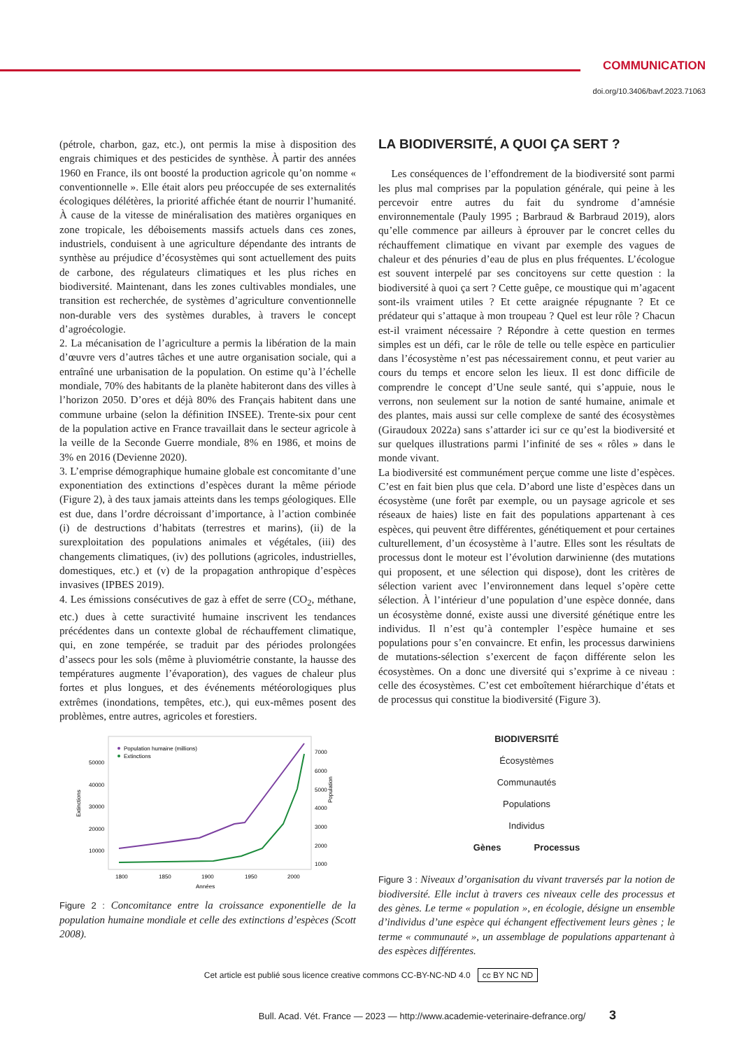COMMUNICATION
doi.org/10.3406/bavf.2023.71063
(pétrole, charbon, gaz, etc.), ont permis la mise à disposition des engrais chimiques et des pesticides de synthèse. À partir des années 1960 en France, ils ont boosté la production agricole qu’on nomme « conventionnelle ». Elle était alors peu préoccupée de ses externalités écologiques délétères, la priorité affichée étant de nourrir l’humanité. À cause de la vitesse de minéralisation des matières organiques en zone tropicale, les déboisements massifs actuels dans ces zones, industriels, conduisent à une agriculture dépendante des intrants de synthèse au préjudice d’écosystèmes qui sont actuellement des puits de carbone, des régulateurs climatiques et les plus riches en biodiversité. Maintenant, dans les zones cultivables mondiales, une transition est recherchée, de systèmes d’agriculture conventionnelle non-durable vers des systèmes durables, à travers le concept d’agroécologie.
2. La mécanisation de l’agriculture a permis la libération de la main d’œuvre vers d’autres tâches et une autre organisation sociale, qui a entraîné une urbanisation de la population. On estime qu’à l’échelle mondiale, 70% des habitants de la planète habiteront dans des villes à l’horizon 2050. D’ores et déjà 80% des Français habitent dans une commune urbaine (selon la définition INSEE). Trente-six pour cent de la population active en France travaillait dans le secteur agricole à la veille de la Seconde Guerre mondiale, 8% en 1986, et moins de 3% en 2016 (Devienne 2020).
3. L’emprise démographique humaine globale est concomitante d’une exponentiation des extinctions d’espèces durant la même période (Figure 2), à des taux jamais atteints dans les temps géologiques. Elle est due, dans l’ordre décroissant d’importance, à l’action combinée (i) de destructions d’habitats (terrestres et marins), (ii) de la surexploitation des populations animales et végétales, (iii) des changements climatiques, (iv) des pollutions (agricoles, industrielles, domestiques, etc.) et (v) de la propagation anthropique d’espèces invasives (IPBES 2019).
4. Les émissions consécutives de gaz à effet de serre (CO<sub>2</sub>, méthane, etc.) dues à cette suractivité humaine inscrivent les tendances précédentes dans un contexte global de réchauffement climatique, qui, en zone tempérée, se traduit par des périodes prolongées d’assecs pour les sols (même à pluviométrie constante, la hausse des températures augmente l’évaporation), des vagues de chaleur plus fortes et plus longues, et des événements météorologiques plus extrêmes (inondations, tempêtes, etc.), qui eux-mêmes posent des problèmes, entre autres, agricoles et forestiers.
Population humaine (millions)
Extinctions
50000
40000
30000
20000
10000
7000
6000
5000
4000
3000
2000
1000
1800
1850
1900
1950
2000
Années
Extinctions
Population
Figure 2 : Concomitance entre la croissance exponentielle de la population humaine mondiale et celle des extinctions d’espèces (Scott 2008).
LA BIODIVERSITÉ, A QUOI ÇA SERT ?
Les conséquences de l’effondrement de la biodiversité sont parmi les plus mal comprises par la population générale, qui peine à les percevoir entre autres du fait du syndrome d’amnésie environnementale (Pauly 1995 ; Barbraud & Barbraud 2019), alors qu’elle commence par ailleurs à éprouver par le concret celles du réchauffement climatique en vivant par exemple des vagues de chaleur et des pénuries d’eau de plus en plus fréquentes. L’écologue est souvent interpelé par ses concitoyens sur cette question : la biodiversité à quoi ça sert ? Cette guêpe, ce moustique qui m’agacent sont-ils vraiment utiles ? Et cette araignée répugnante ? Et ce prédateur qui s’attaque à mon troupeau ? Quel est leur rôle ? Chacun est-il vraiment nécessaire ? Répondre à cette question en termes simples est un défi, car le rôle de telle ou telle espèce en particulier dans l’écosystème n’est pas nécessairement connu, et peut varier au cours du temps et encore selon les lieux. Il est donc difficile de comprendre le concept d’Une seule santé, qui s’appuie, nous le verrons, non seulement sur la notion de santé humaine, animale et des plantes, mais aussi sur celle complexe de santé des écosystèmes (Giraudoux 2022a) sans s’attarder ici sur ce qu’est la biodiversité et sur quelques illustrations parmi l’infinité de ses « rôles » dans le monde vivant.
La biodiversité est communément perçue comme une liste d’espèces. C’est en fait bien plus que cela. D’abord une liste d’espèces dans un écosystème (une forêt par exemple, ou un paysage agricole et ses réseaux de haies) liste en fait des populations appartenant à ces espèces, qui peuvent être différentes, génétiquement et pour certaines culturellement, d’un écosystème à l’autre. Elles sont les résultats de processus dont le moteur est l’évolution darwinienne (des mutations qui proposent, et une sélection qui dispose), dont les critères de sélection varient avec l’environnement dans lequel s’opère cette sélection. À l’intérieur d’une population d’une espèce donnée, dans un écosystème donné, existe aussi une diversité génétique entre les individus. Il n’est qu’à contempler l’espèce humaine et ses populations pour s’en convaincre. Et enfin, les processus darwiniens de mutations-sélection s’exercent de façon différente selon les écosystèmes. On a donc une diversité qui s’exprime à ce niveau : celle des écosystèmes. C’est cet emboîtement hiérarchique d’états et de processus qui constitue la biodiversité (Figure 3).
BIODIVERSITÉ
Écosystèmes
Communautés
Populations
Individus
Gènes Processus
Figure 3 : Niveaux d’organisation du vivant traversés par la notion de biodiversité. Elle inclut à travers ces niveaux celle des processus et des gènes. Le terme « population », en écologie, désigne un ensemble d’individus d’une espèce qui échangent effectivement leurs gènes ; le terme « communauté », un assemblage de populations appartenant à des espèces différentes.
Cet article est publié sous licence creative commons CC-BY-NC-ND 4.0 cc BY NC ND
Bull. Acad. Vét. France — 2023 — http://www.academie-veterinaire-defrance.org/ 3